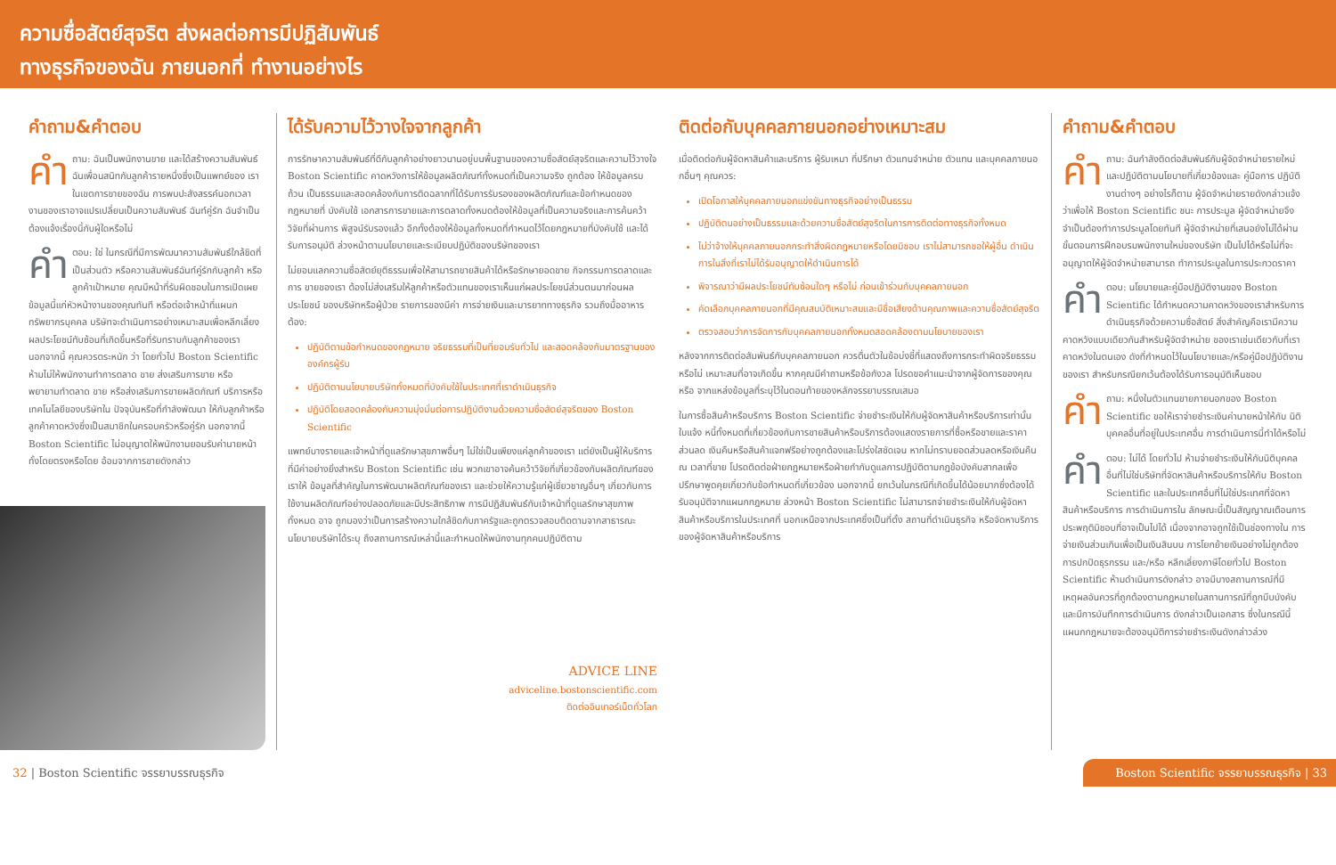ความซื่อสัตย์สุจริต ส่งผลต่อการมีปฏิสัมพันธ์
ทางธุรกิจของฉัน ภายนอกที่ ทำงานอย่างไร
คำถาม&คำตอบ
คำ ถาม: ฉันเป็นพนักงานขาย และได้สร้างความสัมพันธ์ฉันเพื่อนสนิทกับลูกค้ารายหนึ่งซึ่งเป็นแพทย์ของ เราในเขตการขายของฉัน การพบปะสังสรรค์นอกเวลางานของเราอาจแปรเปลี่ยนเป็นความสัมพันธ์ ฉันท์คู่รัก ฉันจำเป็นต้องแจ้งเรื่องนี้กับผู้ใดหรือไม่
คำ ตอบ: ใช่ ในกรณีที่มีการพัฒนาความสัมพันธ์ใกล้ชิดที่เป็นส่วนตัว หรือความสัมพันธ์ฉันท์คู่รักกับลูกค้า หรือลูกค้าเป้าหมาย คุณมีหน้าที่รับผิดชอบในการเปิดเผยข้อมูลนี้แก่หัวหน้างานของคุณทันที หรือต่อเจ้าหน้าที่แผนกทรัพยากรบุคคล บริษัทจะดำเนินการอย่างเหมาะสมเพื่อหลีกเลี่ยง ผลประโยชน์ทับซ้อนที่เกิดขึ้นหรือที่รับทราบกับลูกค้าของเรา นอกจากนี้ คุณควรตระหนัก ว่า โดยทั่วไป Boston Scientific ห้ามไม่ให้พนักงานทำการตลาด ขาย ส่งเสริมการขาย หรือ พยายามทำตลาด ขาย หรือส่งเสริมการขายผลิตภัณฑ์ บริการหรือเทคโนโลยีของบริษัทใน ปัจจุบันหรือที่กำลังพัฒนา ให้กับลูกค้าหรือลูกค้าคาดหวังซึ่งเป็นสมาชิกในครอบครัวหรือคู่รัก นอกจากนี้ Boston Scientific ไม่อนุญาตให้พนักงานยอมรับค่านายหน้าทั้งโดยตรงหรือโดย อ้อมจากการขายดังกล่าว
ได้รับความไว้วางใจจากลูกค้า
การรักษาความสัมพันธ์ที่ดีกับลูกค้าอย่างยาวนานอยู่บนพื้นฐานของความซื่อสัตย์สุจริตและความไว้วางใจ Boston Scientific คาดหวังการให้ข้อมูลผลิตภัณฑ์ทั้งหมดที่เป็นความจริง ถูกต้อง ให้ข้อมูลครบถ้วน เป็นธรรมและสอดคล้องกับการติดฉลากที่ได้รับการรับรองของผลิตภัณฑ์และข้อกำหนดของกฎหมายที่ บังคับใช้ เอกสารการขายและการตลาดทั้งหมดต้องให้ข้อมูลที่เป็นความจริงและการค้นคว้าวิจัยที่ผ่านการ พิสูจน์รับรองแล้ว อีกทั้งต้องให้ข้อมูลทั้งหมดที่กำหนดไว้โดยกฎหมายที่บังคับใช้ และได้รับการอนุมัติ ล่วงหน้าตามนโยบายและระเบียบปฏิบัติของบริษัทของเรา
ไม่ยอมแลกความซื่อสัตย์ยุติธรรมเพื่อให้สามารถขายสินค้าได้หรือรักษายอดขาย กิจกรรมการตลาดและการ ขายของเรา ต้องไม่ส่งเสริมให้ลูกค้าหรือตัวแทนของเราเห็นแก่ผลประโยชน์ส่วนตนมาก่อนผลประโยชน์ ของบริษัทหรือผู้ป่วย รายการของมีค่า การจ่ายเงินและมารยาททางธุรกิจ รวมถึงมื้ออาหาร ต้อง:
ปฏิบัติตามข้อกำหนดของกฎหมาย จริยธรรมที่เป็นที่ยอมรับทั่วไป และสอดคล้องกับมาตรฐานของ องค์กรผู้รับ
ปฏิบัติตามนโยบายบริษัททั้งหมดที่บังคับใช้ในประเทศที่เราดำเนินธุรกิจ
ปฏิบัติโดยสอดคล้องกับความมุ่งมั่นต่อการปฏิบัติงานด้วยความซื่อสัตย์สุจริตของ Boston Scientific
แพทย์บางรายและเจ้าหน้าที่ดูแลรักษาสุขภาพอื่นๆ ไม่ใช่เป็นเพียงแค่ลูกค้าของเรา แต่ยังเป็นผู้ให้บริการ ที่มีค่าอย่างยิ่งสำหรับ Boston Scientific เช่น พวกเขาอาจค้นคว้าวิจัยที่เกี่ยวข้องกับผลิตภัณฑ์ของเราให้ ข้อมูลที่สำคัญในการพัฒนาผลิตภัณฑ์ของเรา และช่วยให้ความรู้แก่ผู้เชี่ยวชาญอื่นๆ เกี่ยวกับการใช้งานผลิตภัณฑ์อย่างปลอดภัยและมีประสิทธิภาพ การมีปฏิสัมพันธ์กับเจ้าหน้าที่ดูแลรักษาสุขภาพทั้งหมด อาจ ถูกมองว่าเป็นการสร้างความใกล้ชิดกับภาครัฐและถูกตรวจสอบติดตามจากสาธารณะ นโยบายบริษัทได้ระบุ ถึงสถานการณ์เหล่านี้และกำหนดให้พนักงานทุกคนปฏิบัติตาม
ADVICE LINE
adviceline.bostonscientific.com
ติดต่ออินเทอร์เน็ตทั่วโลก
ติดต่อกับบุคคลภายนอกอย่างเหมาะสม
เมื่อติดต่อกับผู้จัดหาสินค้าและบริการ ผู้รับเหมา ที่ปรึกษา ตัวแทนจำหน่าย ตัวแทน และบุคคลภายนอกอื่นๆ คุณควร:
เปิดโอกาสให้บุคคลภายนอกแข่งขันทางธุรกิจอย่างเป็นธรรม
ปฏิบัติตนอย่างเป็นธรรมและด้วยความซื่อสัตย์สุจริตในการการติดต่อทางธุรกิจทั้งหมด
ไม่ว่าจ้างให้บุคคลภายนอกกระทำสิ่งผิดกฎหมายหรือโดยมิชอบ เราไม่สามารถขอให้ผู้อื่น ดำเนินการในสิ่งที่เราไม่ได้รับอนุญาตให้ดำเนินการได้
พิจารณาว่ามีผลประโยชน์ทับซ้อนใดๆ หรือไม่ ก่อนเข้าร่วมกับบุคคลภายนอก
คัดเลือกบุคคลภายนอกที่มีคุณสมบัติเหมาะสมและมีชื่อเสียงด้านคุณภาพและความซื่อสัตย์สุจริต
ตรวจสอบว่าการจัดการกับบุคคลภายนอกทั้งหมดสอดคล้องตามนโยบายของเรา
หลังจากการติดต่อสัมพันธ์กับบุคคลภายนอก ควรตื่นตัวในข้อบ่งชี้ที่แสดงถึงการกระทำผิดจริยธรรมหรือไม่ เหมาะสมที่อาจเกิดขึ้น หากคุณมีคำถามหรือข้อกังวล โปรดขอคำแนะนำจากผู้จัดการของคุณหรือ จากแหล่งข้อมูลที่ระบุไว้ในตอนท้ายของหลักจรรยาบรรณเสมอ
ในการซื้อสินค้าหรือบริการ Boston Scientific จ่ายชำระเงินให้กับผู้จัดหาสินค้าหรือบริการเท่านั้น ใบแจ้ง หนี้ทั้งหมดที่เกี่ยวข้องกับการขายสินค้าหรือบริการต้องแสดงรายการที่ซื้อหรือขายและราคา ส่วนลด เงินคืนหรือสินค้าแจกฟรีอย่างถูกต้องและโปร่งใสชัดเจน หากไม่ทราบยอดส่วนลดหรือเงินคืน ณ เวลาที่ขาย โปรดติดต่อฝ่ายกฎหมายหรือฝ่ายกำกับดูแลการปฏิบัติตามกฎข้อบังคับสากลเพื่อปรึกษาพูดคุยเกี่ยวกับข้อกำหนดที่เกี่ยวข้อง นอกจากนี้ ยกเว้นในกรณีที่เกิดขึ้นได้น้อยมากซึ่งต้องได้รับอนุมัติจากแผนกกฎหมาย ล่วงหน้า Boston Scientific ไม่สามารถจ่ายชำระเงินให้กับผู้จัดหาสินค้าหรือบริการในประเทศที่ นอกเหนือจากประเทศซึ่งเป็นที่ตั้ง สถานที่ดำเนินธุรกิจ หรือจัดหาบริการของผู้จัดหาสินค้าหรือบริการ
คำถาม&คำตอบ
คำ ถาม: ฉันกำลังติดต่อสัมพันธ์กับผู้จัดจำหน่ายรายใหม่และปฏิบัติตามนโยบายที่เกี่ยวข้องและ คู่มือการ ปฏิบัติงานต่างๆ อย่างไรก็ตาม ผู้จัดจำหน่ายรายดังกล่าวแจ้งว่าเพื่อให้ Boston Scientific ชนะ การประมูล ผู้จัดจำหน่ายจึงจำเป็นต้องทำการประมูลโดยทันที ผู้จัดจำหน่ายที่เสนอยังไม่ได้ผ่าน ขั้นตอนการฝึกอบรมพนักงานใหม่ของบริษัท เป็นไปได้หรือไม่ที่จะอนุญาตให้ผู้จัดจำหน่ายสามารถ ทำการประมูลในการประกวดราคา
คำ ตอบ: นโยบายและคู่มือปฏิบัติงานของ Boston Scientific ได้กำหนดความคาดหวังของเราสำหรับการดำเนินธุรกิจด้วยความซื่อสัตย์ สิ่งสำคัญคือเรามีความคาดหวังแบบเดียวกันสำหรับผู้จัดจำหน่าย ของเราเช่นเดียวกับที่เราคาดหวังในตนเอง ดังที่กำหนดไว้ในนโยบายและ/หรือคู่มือปฏิบัติงาน ของเรา สำหรับกรณียกเว้นต้องได้รับการอนุมัติเห็นชอบ
คำ ถาม: หนึ่งในตัวแทนขายภายนอกของ Boston Scientific ขอให้เราจ่ายชำระเงินค่านายหน้าให้กับ นิติ บุคคลอื่นที่อยู่ในประเทศอื่น การดำเนินการนี้ทำได้หรือไม่
คำ ตอบ: ไม่ได้ โดยทั่วไป ห้ามจ่ายชำระเงินให้กับนิติบุคคลอื่นที่ไม่ใช่บริษัทที่จัดหาสินค้าหรือบริการให้กับ Boston Scientific และในประเทศอื่นที่ไม่ใช่ประเทศที่จัดหาสินค้าหรือบริการ การดำเนินการใน ลักษณะนี้เป็นสัญญาณเตือนการประพฤติมิชอบที่อาจเป็นไปได้ เนื่องจากอาจถูกใช้เป็นช่องทางใน การจ่ายเงินส่วนเกินเพื่อเป็นเงินสินบน การโยกย้ายเงินอย่างไม่ถูกต้อง การปกปิดธุรกรรม และ/หรือ หลีกเลี่ยงภาษีโดยทั่วไป Boston Scientific ห้ามดำเนินการดังกล่าว อาจมีบางสถานการณ์ที่มี เหตุผลอันควรที่ถูกต้องตามกฎหมายในสถานการณ์ที่ถูกบีบบังคับและมีการบันทึกการดำเนินการ ดังกล่าวเป็นเอกสาร ซึ่งในกรณีนี้ แผนกกฎหมายจะต้องอนุมัติการจ่ายชำระเงินดังกล่าวล่วง
32 | Boston Scientific จรรยาบรรณธุรกิจ
Boston Scientific จรรยาบรรณธุรกิจ | 33